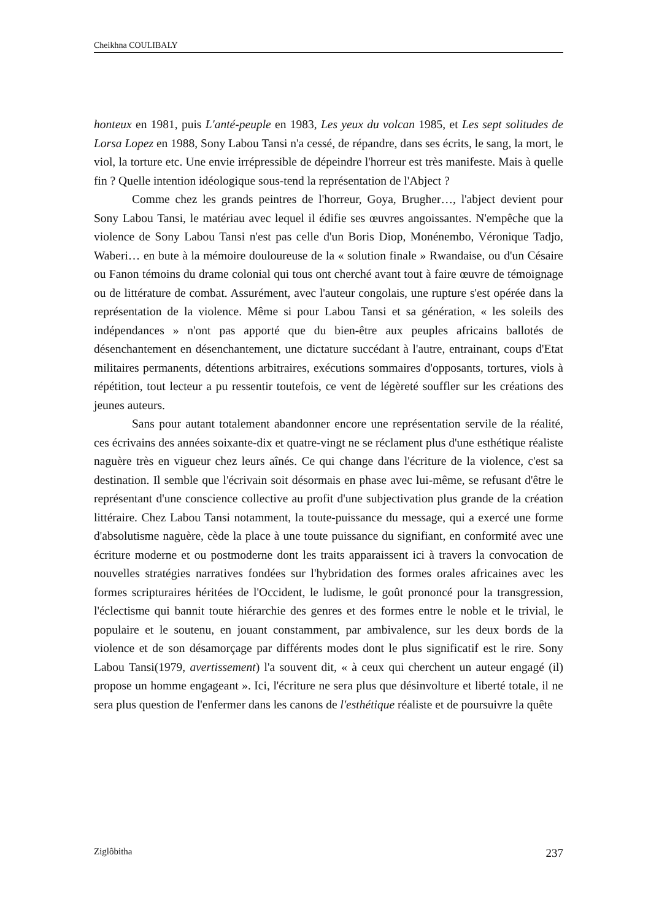Cheikhna COULIBALY
honteux en 1981, puis L'anté-peuple en 1983, Les yeux du volcan 1985, et Les sept solitudes de Lorsa Lopez en 1988, Sony Labou Tansi n'a cessé, de répandre, dans ses écrits, le sang, la mort, le viol, la torture etc. Une envie irrépressible de dépeindre l'horreur est très manifeste. Mais à quelle fin ? Quelle intention idéologique sous-tend la représentation de l'Abject ?
Comme chez les grands peintres de l'horreur, Goya, Brugher…, l'abject devient pour Sony Labou Tansi, le matériau avec lequel il édifie ses œuvres angoissantes. N'empêche que la violence de Sony Labou Tansi n'est pas celle d'un Boris Diop, Monénembo, Véronique Tadjo, Waberi… en bute à la mémoire douloureuse de la « solution finale » Rwandaise, ou d'un Césaire ou Fanon témoins du drame colonial qui tous ont cherché avant tout à faire œuvre de témoignage ou de littérature de combat. Assurément, avec l'auteur congolais, une rupture s'est opérée dans la représentation de la violence. Même si pour Labou Tansi et sa génération, « les soleils des indépendances » n'ont pas apporté que du bien-être aux peuples africains ballotés de désenchantement en désenchantement, une dictature succédant à l'autre, entrainant, coups d'Etat militaires permanents, détentions arbitraires, exécutions sommaires d'opposants, tortures, viols à répétition, tout lecteur a pu ressentir toutefois, ce vent de légèreté souffler sur les créations des jeunes auteurs.
Sans pour autant totalement abandonner encore une représentation servile de la réalité, ces écrivains des années soixante-dix et quatre-vingt ne se réclament plus d'une esthétique réaliste naguère très en vigueur chez leurs aînés. Ce qui change dans l'écriture de la violence, c'est sa destination. Il semble que l'écrivain soit désormais en phase avec lui-même, se refusant d'être le représentant d'une conscience collective au profit d'une subjectivation plus grande de la création littéraire. Chez Labou Tansi notamment, la toute-puissance du message, qui a exercé une forme d'absolutisme naguère, cède la place à une toute puissance du signifiant, en conformité avec une écriture moderne et ou postmoderne dont les traits apparaissent ici à travers la convocation de nouvelles stratégies narratives fondées sur l'hybridation des formes orales africaines avec les formes scripturaires héritées de l'Occident, le ludisme, le goût prononcé pour la transgression, l'éclectisme qui bannit toute hiérarchie des genres et des formes entre le noble et le trivial, le populaire et le soutenu, en jouant constamment, par ambivalence, sur les deux bords de la violence et de son désamorçage par différents modes dont le plus significatif est le rire. Sony Labou Tansi(1979, avertissement) l'a souvent dit, « à ceux qui cherchent un auteur engagé (il) propose un homme engageant ». Ici, l'écriture ne sera plus que désinvolture et liberté totale, il ne sera plus question de l'enfermer dans les canons de l'esthétique réaliste et de poursuivre la quête
Ziglôbitha 237